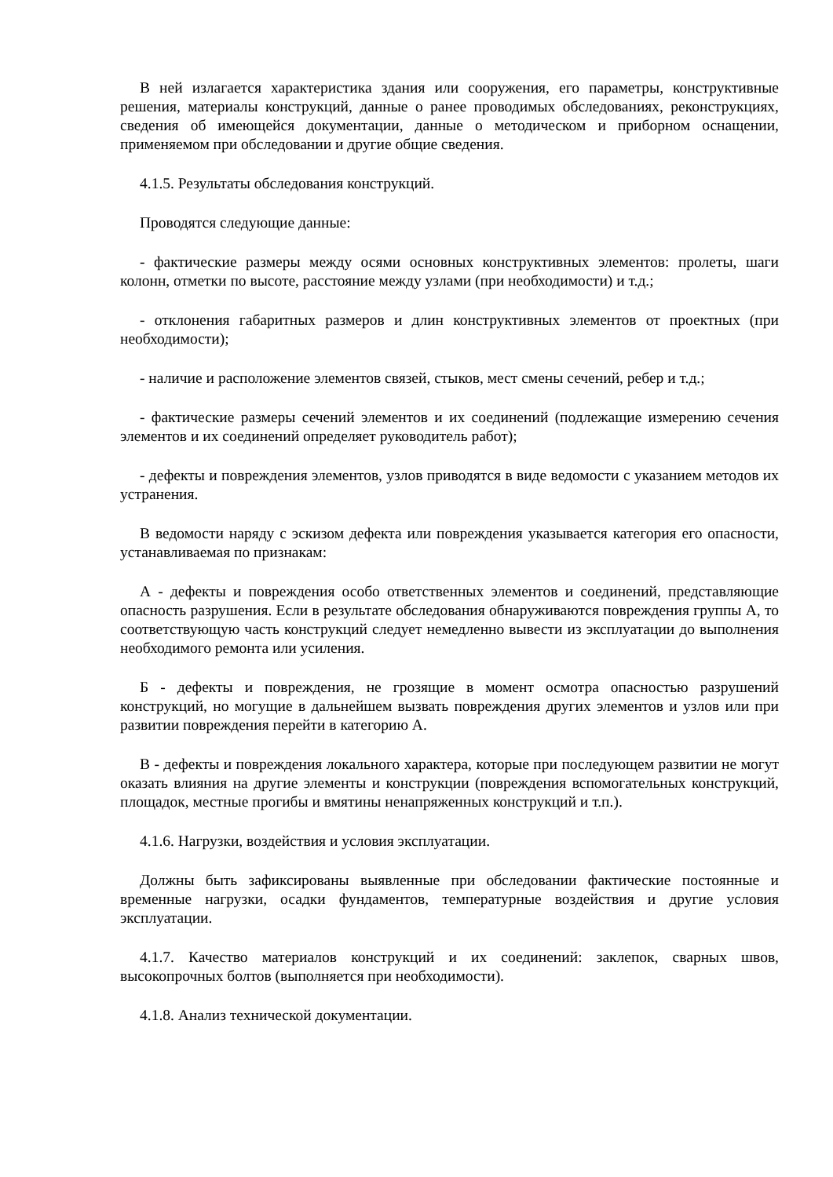В ней излагается характеристика здания или сооружения, его параметры, конструктивные решения, материалы конструкций, данные о ранее проводимых обследованиях, реконструкциях, сведения об имеющейся документации, данные о методическом и приборном оснащении, применяемом при обследовании и другие общие сведения.
4.1.5. Результаты обследования конструкций.
Проводятся следующие данные:
- фактические размеры между осями основных конструктивных элементов: пролеты, шаги колонн, отметки по высоте, расстояние между узлами (при необходимости) и т.д.;
- отклонения габаритных размеров и длин конструктивных элементов от проектных (при необходимости);
- наличие и расположение элементов связей, стыков, мест смены сечений, ребер и т.д.;
- фактические размеры сечений элементов и их соединений (подлежащие измерению сечения элементов и их соединений определяет руководитель работ);
- дефекты и повреждения элементов, узлов приводятся в виде ведомости с указанием методов их устранения.
В ведомости наряду с эскизом дефекта или повреждения указывается категория его опасности, устанавливаемая по признакам:
А - дефекты и повреждения особо ответственных элементов и соединений, представляющие опасность разрушения. Если в результате обследования обнаруживаются повреждения группы А, то соответствующую часть конструкций следует немедленно вывести из эксплуатации до выполнения необходимого ремонта или усиления.
Б - дефекты и повреждения, не грозящие в момент осмотра опасностью разрушений конструкций, но могущие в дальнейшем вызвать повреждения других элементов и узлов или при развитии повреждения перейти в категорию А.
В - дефекты и повреждения локального характера, которые при последующем развитии не могут оказать влияния на другие элементы и конструкции (повреждения вспомогательных конструкций, площадок, местные прогибы и вмятины ненапряженных конструкций и т.п.).
4.1.6. Нагрузки, воздействия и условия эксплуатации.
Должны быть зафиксированы выявленные при обследовании фактические постоянные и временные нагрузки, осадки фундаментов, температурные воздействия и другие условия эксплуатации.
4.1.7. Качество материалов конструкций и их соединений: заклепок, сварных швов, высокопрочных болтов (выполняется при необходимости).
4.1.8. Анализ технической документации.